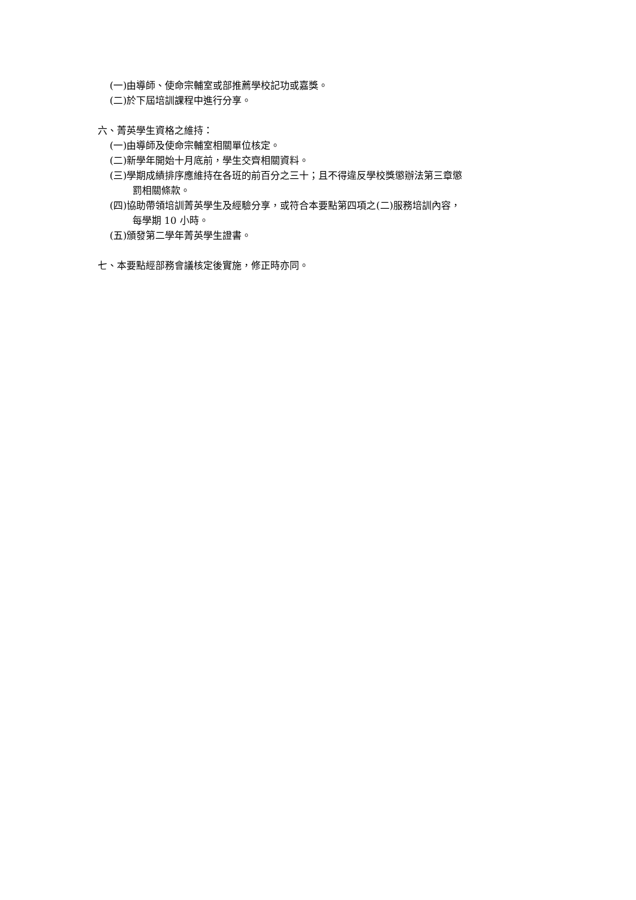(一)由導師、使命宗輔室或部推薦學校記功或嘉獎。
(二)於下屆培訓課程中進行分享。
六、菁英學生資格之維持：
(一)由導師及使命宗輔室相關單位核定。
(二)新學年開始十月底前，學生交齊相關資料。
(三)學期成績排序應維持在各班的前百分之三十；且不得違反學校獎懲辦法第三章懲
罰相關條款。
(四)協助帶領培訓菁英學生及經驗分享，或符合本要點第四項之(二)服務培訓內容，
每學期 10 小時。
(五)頒發第二學年菁英學生證書。
七、本要點經部務會議核定後實施，修正時亦同。